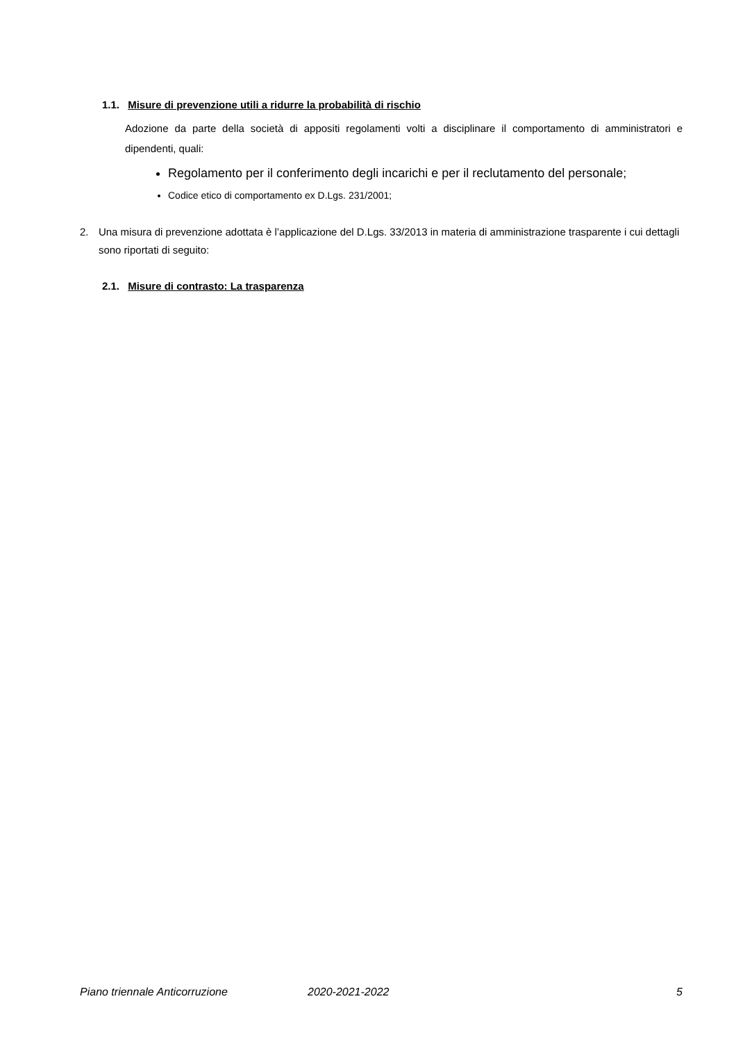1.1. Misure di prevenzione utili a ridurre la probabilità di rischio
Adozione da parte della società di appositi regolamenti volti a disciplinare il comportamento di amministratori e dipendenti, quali:
Regolamento per il conferimento degli incarichi e per il reclutamento del personale;
Codice etico di comportamento ex D.Lgs. 231/2001;
2. Una misura di prevenzione adottata è l’applicazione del D.Lgs. 33/2013 in materia di amministrazione trasparente i cui dettagli sono riportati di seguito:
2.1. Misure di contrasto: La trasparenza
Piano triennale Anticorruzione 2020-2021-2022 5